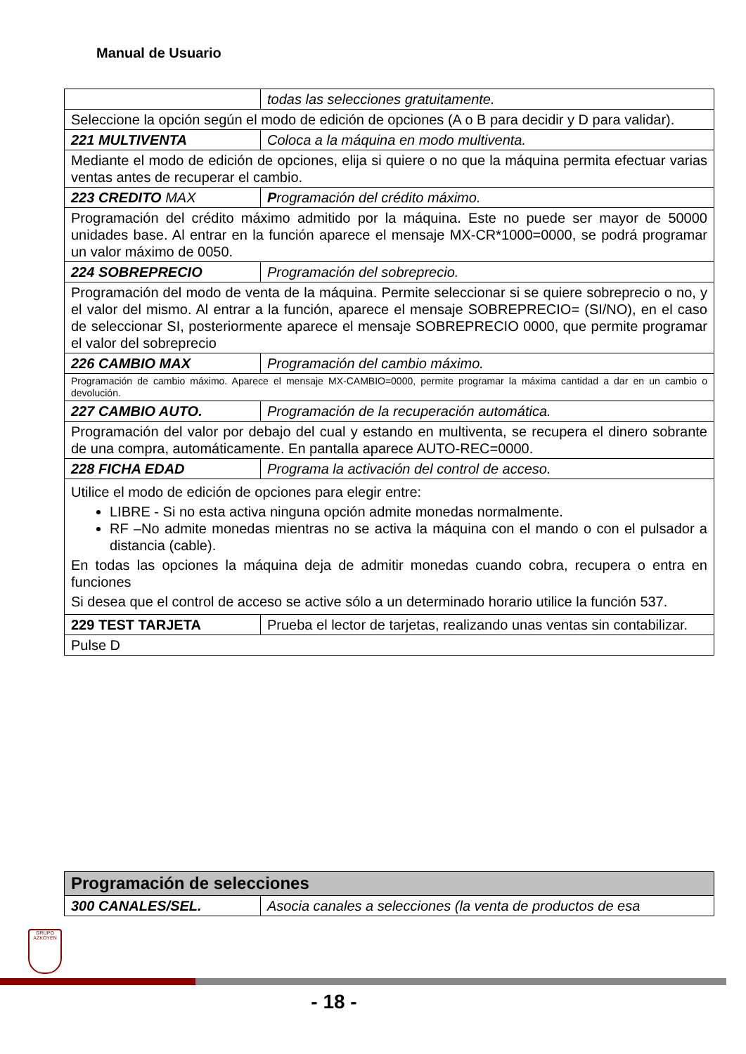Manual de Usuario
| | todas las selecciones gratuitamente. |
| Seleccione la opción según el modo de edición de opciones (A o B para decidir y D para validar). | |
| 221 MULTIVENTA | Coloca a la máquina en modo multiventa. |
| Mediante el modo de edición de opciones, elija si quiere o no que la máquina permita efectuar varias ventas antes de recuperar el cambio. | |
| 223 CREDITO MAX | P rogramación del crédito máximo. |
| Programación del crédito máximo admitido por la máquina. Este no puede ser mayor de 50000 unidades base. Al entrar en la función aparece el mensaje MX-CR*1000=0000, se podrá programar un valor máximo de 0050. | |
| 224 SOBREPRECIO | Programación del sobreprecio. |
| Programación del modo de venta de la máquina. Permite seleccionar si se quiere sobreprecio o no, y el valor del mismo. Al entrar a la función, aparece el mensaje SOBREPRECIO= (SI/NO), en el caso de seleccionar SI, posteriormente aparece el mensaje SOBREPRECIO 0000, que permite programar el valor del sobreprecio | |
| 226 CAMBIO MAX | Programación del cambio máximo. |
| Programación de cambio máximo. Aparece el mensaje MX-CAMBIO=0000, permite programar la máxima cantidad a dar en un cambio o devolución. | |
| 227 CAMBIO AUTO. | Programación de la recuperación automática. |
| Programación del valor por debajo del cual y estando en multiventa, se recupera el dinero sobrante de una compra, automáticamente. En pantalla aparece AUTO-REC=0000. | |
| 228 FICHA EDAD | Programa la activación del control de acceso. |
| Utilice el modo de edición de opciones para elegir entre: LIBRE - Si no esta activa ninguna opción admite monedas normalmente. RF –No admite monedas mientras no se activa la máquina con el mando o con el pulsador a distancia (cable). En todas las opciones la máquina deja de admitir monedas cuando cobra, recupera o entra en funciones Si desea que el control de acceso se active sólo a un determinado horario utilice la función 537. | |
| 229 TEST TARJETA | Prueba el lector de tarjetas, realizando unas ventas sin contabilizar. |
| Pulse D | |
| Programación de selecciones | |
| 300 CANALES/SEL. | Asocia canales a selecciones (la venta de productos de esa |
GRUPO AZKOYEN
- 18 -